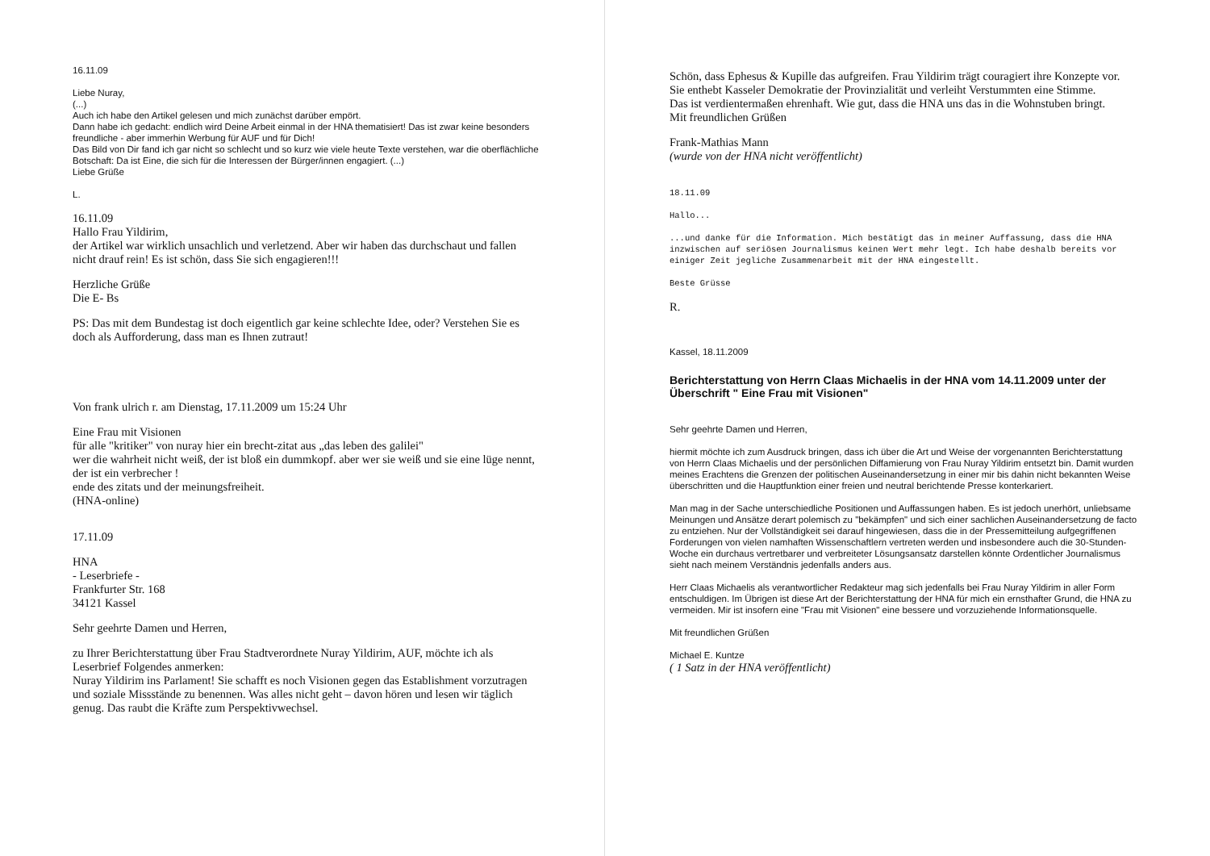16.11.09
Liebe Nuray,
(...)
Auch ich habe den Artikel gelesen und mich zunächst darüber empört.
Dann habe ich gedacht: endlich wird Deine Arbeit einmal in der HNA thematisiert! Das ist zwar keine besonders freundliche - aber immerhin Werbung für AUF und für Dich!
Das Bild von Dir fand ich gar nicht so schlecht und so kurz wie viele heute Texte verstehen, war die oberflächliche Botschaft: Da ist Eine, die sich für die Interessen der Bürger/innen engagiert. (...)
Liebe Grüße
L.
16.11.09
Hallo Frau Yildirim,
der Artikel war wirklich unsachlich und verletzend. Aber wir haben das durchschaut und fallen nicht drauf rein! Es ist schön, dass Sie sich engagieren!!!
Herzliche Grüße
Die E- Bs
PS: Das mit dem Bundestag ist doch eigentlich gar keine schlechte Idee, oder? Verstehen Sie es doch als Aufforderung, dass man es Ihnen zutraut!
Von frank ulrich r. am Dienstag, 17.11.2009 um 15:24 Uhr
Eine Frau mit Visionen
für alle "kritiker" von nuray hier ein brecht-zitat aus „das leben des galilei"
wer die wahrheit nicht weiß, der ist bloß ein dummkopf. aber wer sie weiß und sie eine lüge nennt, der ist ein verbrecher !
ende des zitats und der meinungsfreiheit.
(HNA-online)
17.11.09
HNA
- Leserbriefe -
Frankfurter Str. 168
34121 Kassel
Sehr geehrte Damen und Herren,
zu Ihrer Berichterstattung über Frau Stadtverordnete Nuray Yildirim, AUF, möchte ich als Leserbrief Folgendes anmerken:
Nuray Yildirim ins Parlament! Sie schafft es noch Visionen gegen das Establishment vorzutragen und soziale Missstände zu benennen. Was alles nicht geht – davon hören und lesen wir täglich genug. Das raubt die Kräfte zum Perspektivwechsel.
Schön, dass Ephesus & Kupille das aufgreifen. Frau Yildirim trägt couragiert ihre Konzepte vor. Sie enthebt Kasseler Demokratie der Provinzialität und verleiht Verstummten eine Stimme.
Das ist verdientermaßen ehrenhaft. Wie gut, dass die HNA uns das in die Wohnstuben bringt.
Mit freundlichen Grüßen
Frank-Mathias Mann
(wurde von der HNA nicht veröffentlicht)
18.11.09
Hallo...
...und danke für die Information. Mich bestätigt das in meiner Auffassung, dass die HNA inzwischen auf seriösen Journalismus keinen Wert mehr legt. Ich habe deshalb bereits vor einiger Zeit jegliche Zusammenarbeit mit der HNA eingestellt.
Beste Grüsse
R.
Kassel, 18.11.2009
Berichterstattung von Herrn Claas Michaelis in der HNA vom 14.11.2009 unter der Überschrift " Eine Frau mit Visionen"
Sehr geehrte Damen und Herren,
hiermit möchte ich zum Ausdruck bringen, dass ich über die Art und Weise der vorgenannten Berichterstattung von Herrn Claas Michaelis und der persönlichen Diffamierung von Frau Nuray Yildirim entsetzt bin. Damit wurden meines Erachtens die Grenzen der politischen Auseinandersetzung in einer mir bis dahin nicht bekannten Weise überschritten und die Hauptfunktion einer freien und neutral berichtende Presse konterkariert.
Man mag in der Sache unterschiedliche Positionen und Auffassungen haben. Es ist jedoch unerhört, unliebsame Meinungen und Ansätze derart polemisch zu "bekämpfen" und sich einer sachlichen Auseinandersetzung de facto zu entziehen. Nur der Vollständigkeit sei darauf hingewiesen, dass die in der Pressemitteilung aufgegriffenen Forderungen von vielen namhaften Wissenschaftlern vertreten werden und insbesondere auch die 30-Stunden-Woche ein durchaus vertretbarer und verbreiteter Lösungsansatz darstellen könnte Ordentlicher Journalismus sieht nach meinem Verständnis jedenfalls anders aus.
Herr Claas Michaelis als verantwortlicher Redakteur mag sich jedenfalls bei Frau Nuray Yildirim in aller Form entschuldigen. Im Übrigen ist diese Art der Berichterstattung der HNA für mich ein ernsthafter Grund, die HNA zu vermeiden. Mir ist insofern eine "Frau mit Visionen" eine bessere und vorzuziehende Informationsquelle.
Mit freundlichen Grüßen
Michael E. Kuntze
( 1 Satz in der HNA veröffentlicht)